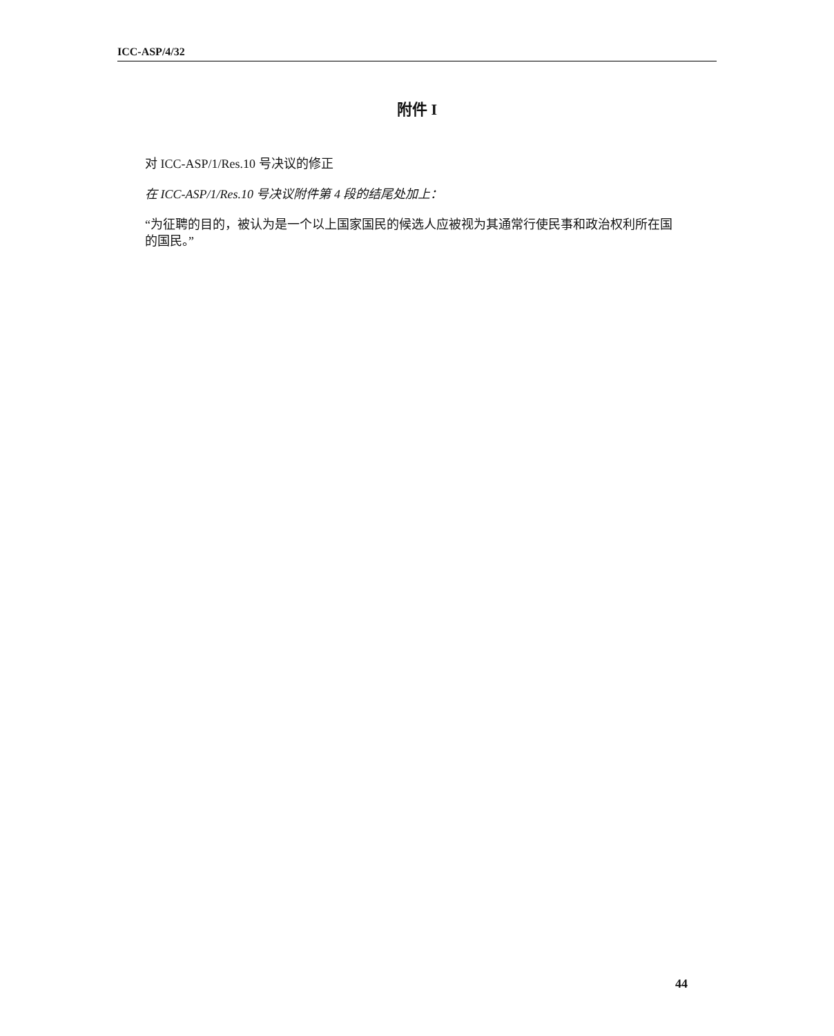ICC-ASP/4/32
附件 I
对 ICC-ASP/1/Res.10 号决议的修正
在 ICC-ASP/1/Res.10 号决议附件第 4 段的结尾处加上：
“为征聘的目的，被认为是一个以上国家国民的候选人应被视为其通常行使民事和政治权利所在国的国民。”
44